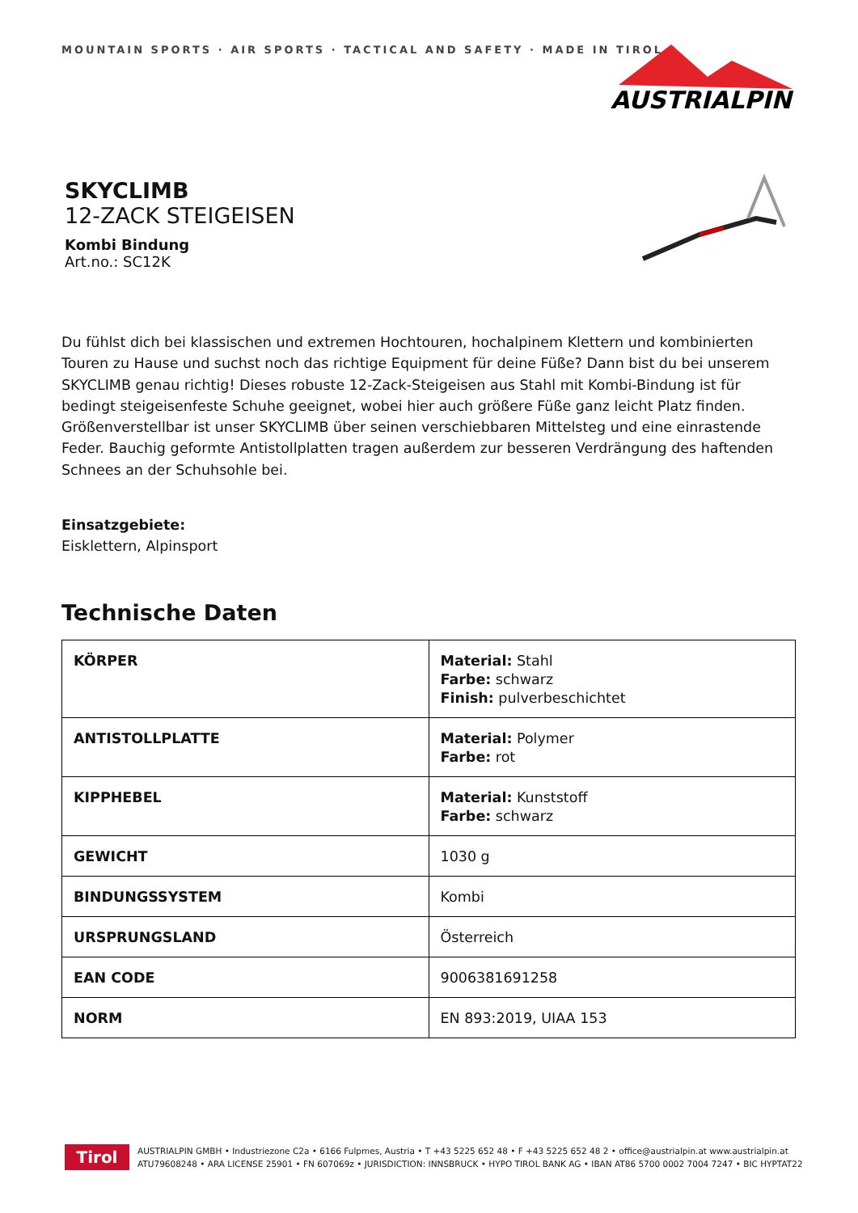MOUNTAIN SPORTS · AIR SPORTS · TACTICAL AND SAFETY · MADE IN TIROL
AUSTRIALPIN
SKYCLIMB
12-ZACK STEIGEISEN
Kombi Bindung
Art.no.: SC12K
Du fühlst dich bei klassischen und extremen Hochtouren, hochalpinem Klettern und kombinierten Touren zu Hause und suchst noch das richtige Equipment für deine Füße? Dann bist du bei unserem SKYCLIMB genau richtig! Dieses robuste 12-Zack-Steigeisen aus Stahl mit Kombi-Bindung ist für bedingt steigeisenfeste Schuhe geeignet, wobei hier auch größere Füße ganz leicht Platz finden. Größenverstellbar ist unser SKYCLIMB über seinen verschiebbaren Mittelsteg und eine einrastende Feder. Bauchig geformte Antistollplatten tragen außerdem zur besseren Verdrängung des haftenden Schnees an der Schuhsohle bei.
Einsatzgebiete:
Eisklettern, Alpinsport
Technische Daten
| KÖRPER | Material: Stahl Farbe: schwarz Finish: pulverbeschichtet |
| ANTISTOLLPLATTE | Material: Polymer Farbe: rot |
| KIPPHEBEL | Material: Kunststoff Farbe: schwarz |
| GEWICHT | 1030 g |
| BINDUNGSSYSTEM | Kombi |
| URSPRUNGSLAND | Österreich |
| EAN CODE | 9006381691258 |
| NORM | EN 893:2019, UIAA 153 |
Tirol
AUSTRIALPIN GMBH • Industriezone C2a • 6166 Fulpmes, Austria • T +43 5225 652 48 • F +43 5225 652 48 2 • office@austrialpin.at www.austrialpin.at
ATU79608248 • ARA LICENSE 25901 • FN 607069z • JURISDICTION: INNSBRUCK • HYPO TIROL BANK AG • IBAN AT86 5700 0002 7004 7247 • BIC HYPTAT22